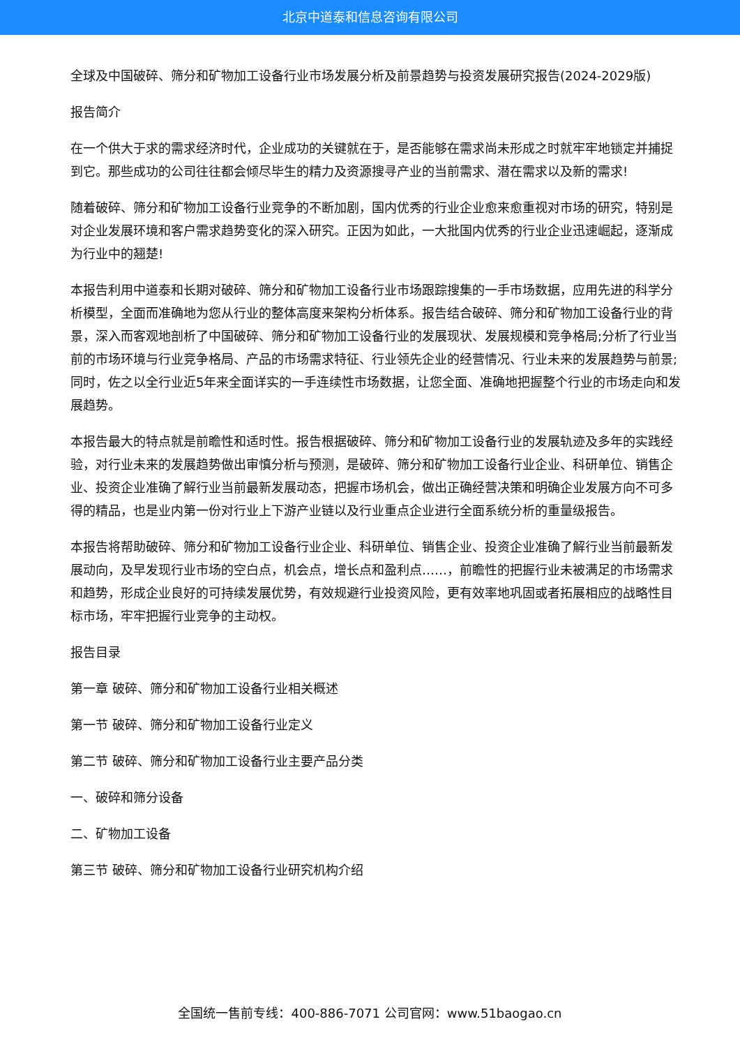北京中道泰和信息咨询有限公司
全球及中国破碎、筛分和矿物加工设备行业市场发展分析及前景趋势与投资发展研究报告(2024-2029版)
报告简介
在一个供大于求的需求经济时代，企业成功的关键就在于，是否能够在需求尚未形成之时就牢牢地锁定并捕捉到它。那些成功的公司往往都会倾尽毕生的精力及资源搜寻产业的当前需求、潜在需求以及新的需求!
随着破碎、筛分和矿物加工设备行业竞争的不断加剧，国内优秀的行业企业愈来愈重视对市场的研究，特别是对企业发展环境和客户需求趋势变化的深入研究。正因为如此，一大批国内优秀的行业企业迅速崛起，逐渐成为行业中的翘楚!
本报告利用中道泰和长期对破碎、筛分和矿物加工设备行业市场跟踪搜集的一手市场数据，应用先进的科学分析模型，全面而准确地为您从行业的整体高度来架构分析体系。报告结合破碎、筛分和矿物加工设备行业的背景，深入而客观地剖析了中国破碎、筛分和矿物加工设备行业的发展现状、发展规模和竞争格局;分析了行业当前的市场环境与行业竞争格局、产品的市场需求特征、行业领先企业的经营情况、行业未来的发展趋势与前景;同时，佐之以全行业近5年来全面详实的一手连续性市场数据，让您全面、准确地把握整个行业的市场走向和发展趋势。
本报告最大的特点就是前瞻性和适时性。报告根据破碎、筛分和矿物加工设备行业的发展轨迹及多年的实践经验，对行业未来的发展趋势做出审慎分析与预测，是破碎、筛分和矿物加工设备行业企业、科研单位、销售企业、投资企业准确了解行业当前最新发展动态，把握市场机会，做出正确经营决策和明确企业发展方向不可多得的精品，也是业内第一份对行业上下游产业链以及行业重点企业进行全面系统分析的重量级报告。
本报告将帮助破碎、筛分和矿物加工设备行业企业、科研单位、销售企业、投资企业准确了解行业当前最新发展动向，及早发现行业市场的空白点，机会点，增长点和盈利点……，前瞻性的把握行业未被满足的市场需求和趋势，形成企业良好的可持续发展优势，有效规避行业投资风险，更有效率地巩固或者拓展相应的战略性目标市场，牢牢把握行业竞争的主动权。
报告目录
第一章 破碎、筛分和矿物加工设备行业相关概述
第一节 破碎、筛分和矿物加工设备行业定义
第二节 破碎、筛分和矿物加工设备行业主要产品分类
一、破碎和筛分设备
二、矿物加工设备
第三节 破碎、筛分和矿物加工设备行业研究机构介绍
全国统一售前专线：400-886-7071 公司官网：www.51baogao.cn